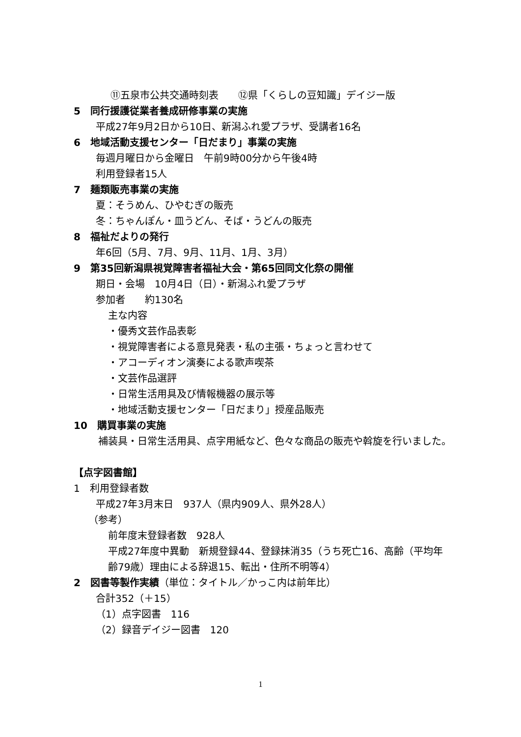⑪五泉市公共交通時刻表　　⑫県「くらしの豆知識」デイジー版
5　同行援護従業者養成研修事業の実施
平成27年9月2日から10日、新潟ふれ愛プラザ、受講者16名
6　地域活動支援センター「日だまり」事業の実施
毎週月曜日から金曜日　午前9時00分から午後4時
利用登録者15人
7　麺類販売事業の実施
夏：そうめん、ひやむぎの販売
冬：ちゃんぽん・皿うどん、そば・うどんの販売
8　福祉だよりの発行
年6回（5月、7月、9月、11月、1月、3月）
9　第35回新潟県視覚障害者福祉大会・第65回同文化祭の開催
期日・会場　10月4日（日）・新潟ふれ愛プラザ
参加者　　約130名
主な内容
・優秀文芸作品表彰
・視覚障害者による意見発表・私の主張・ちょっと言わせて
・アコーディオン演奏による歌声喫茶
・文芸作品選評
・日常生活用具及び情報機器の展示等
・地域活動支援センター「日だまり」授産品販売
10　購買事業の実施
補装具・日常生活用具、点字用紙など、色々な商品の販売や斡旋を行いました。
【点字図書館】
1　利用登録者数
平成27年3月末日　937人（県内909人、県外28人）
（参考）
前年度末登録者数　928人
平成27年度中異動　新規登録44、登録抹消35（うち死亡16、高齢（平均年齢79歳）理由による辞退15、転出・住所不明等4）
2　図書等製作実績（単位：タイトル／かっこ内は前年比）
合計352（＋15）
（1）点字図書　116
（2）録音デイジー図書　120
1